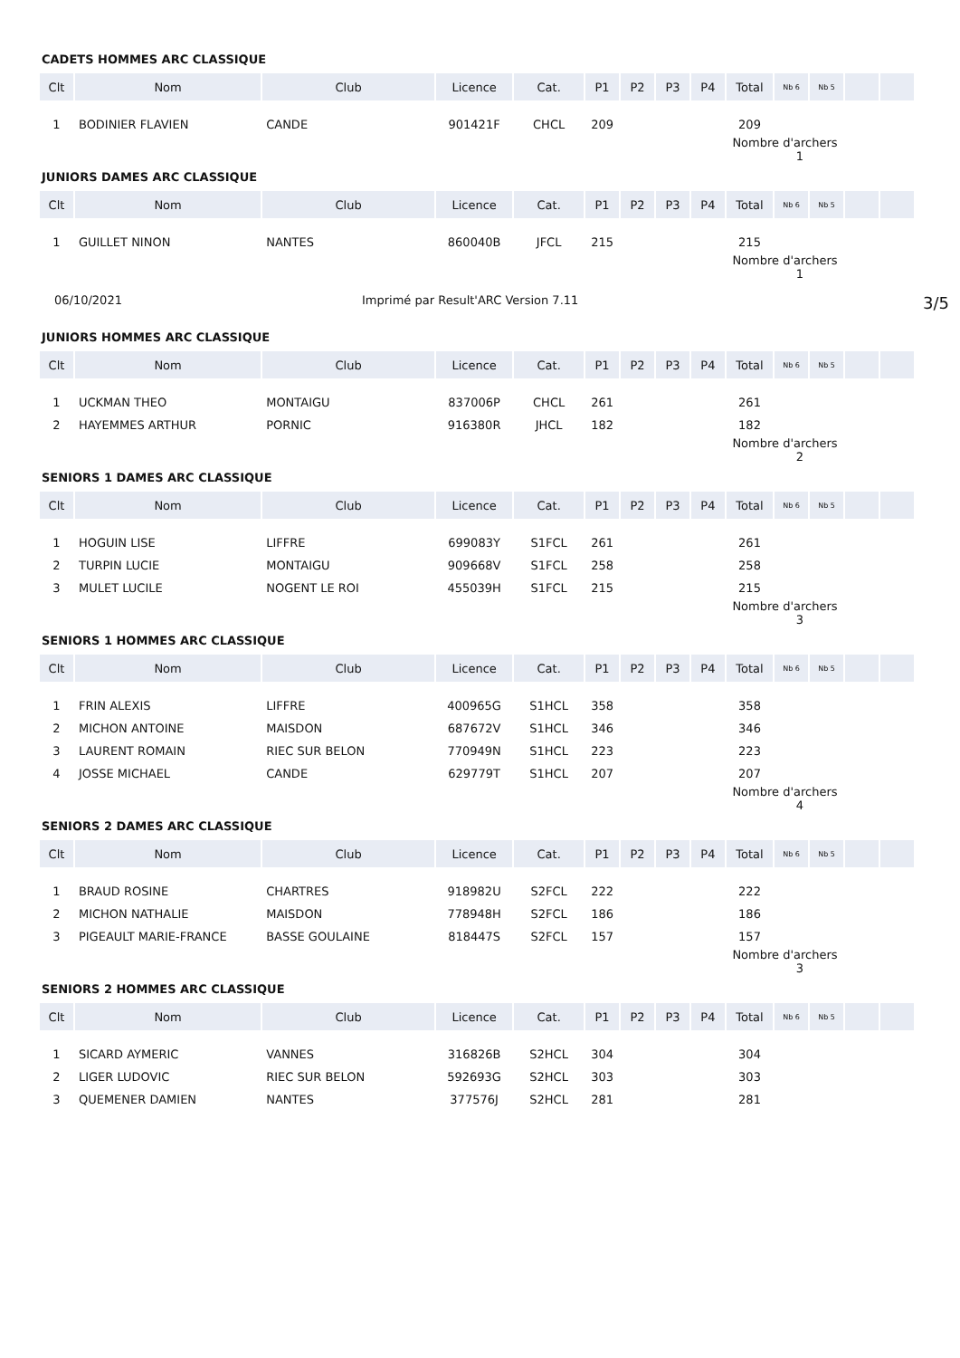CADETS HOMMES ARC CLASSIQUE
| Clt | Nom | Club | Licence | Cat. | P1 | P2 | P3 | P4 | Total | Nb 6 | Nb 5 | | |
| --- | --- | --- | --- | --- | --- | --- | --- | --- | --- | --- | --- | --- | --- |
| 1 | BODINIER FLAVIEN | CANDE | 901421F | CHCL | 209 | | | | 209 | | | | |
| | | | | | | | | | Nombre d'archers 1 | | | | |
JUNIORS DAMES ARC CLASSIQUE
| Clt | Nom | Club | Licence | Cat. | P1 | P2 | P3 | P4 | Total | Nb 6 | Nb 5 | | |
| --- | --- | --- | --- | --- | --- | --- | --- | --- | --- | --- | --- | --- | --- |
| 1 | GUILLET NINON | NANTES | 860040B | JFCL | 215 | | | | 215 | | | | |
| | | | | | | | | | Nombre d'archers 1 | | | | |
06/10/2021 Imprimé par Result'ARC Version 7.11 3/5
JUNIORS HOMMES ARC CLASSIQUE
| Clt | Nom | Club | Licence | Cat. | P1 | P2 | P3 | P4 | Total | Nb 6 | Nb 5 | | |
| --- | --- | --- | --- | --- | --- | --- | --- | --- | --- | --- | --- | --- | --- |
| 1 | UCKMAN THEO | MONTAIGU | 837006P | CHCL | 261 | | | | 261 | | | | |
| 2 | HAYEMMES ARTHUR | PORNIC | 916380R | JHCL | 182 | | | | 182 | | | | |
| | | | | | | | | | Nombre d'archers 2 | | | | |
SENIORS 1 DAMES ARC CLASSIQUE
| Clt | Nom | Club | Licence | Cat. | P1 | P2 | P3 | P4 | Total | Nb 6 | Nb 5 | | |
| --- | --- | --- | --- | --- | --- | --- | --- | --- | --- | --- | --- | --- | --- |
| 1 | HOGUIN LISE | LIFFRE | 699083Y | S1FCL | 261 | | | | 261 | | | | |
| 2 | TURPIN LUCIE | MONTAIGU | 909668V | S1FCL | 258 | | | | 258 | | | | |
| 3 | MULET LUCILE | NOGENT LE ROI | 455039H | S1FCL | 215 | | | | 215 | | | | |
| | | | | | | | | | Nombre d'archers 3 | | | | |
SENIORS 1 HOMMES ARC CLASSIQUE
| Clt | Nom | Club | Licence | Cat. | P1 | P2 | P3 | P4 | Total | Nb 6 | Nb 5 | | |
| --- | --- | --- | --- | --- | --- | --- | --- | --- | --- | --- | --- | --- | --- |
| 1 | FRIN ALEXIS | LIFFRE | 400965G | S1HCL | 358 | | | | 358 | | | | |
| 2 | MICHON ANTOINE | MAISDON | 687672V | S1HCL | 346 | | | | 346 | | | | |
| 3 | LAURENT ROMAIN | RIEC SUR BELON | 770949N | S1HCL | 223 | | | | 223 | | | | |
| 4 | JOSSE MICHAEL | CANDE | 629779T | S1HCL | 207 | | | | 207 | | | | |
| | | | | | | | | | Nombre d'archers 4 | | | | |
SENIORS 2 DAMES ARC CLASSIQUE
| Clt | Nom | Club | Licence | Cat. | P1 | P2 | P3 | P4 | Total | Nb 6 | Nb 5 | | |
| --- | --- | --- | --- | --- | --- | --- | --- | --- | --- | --- | --- | --- | --- |
| 1 | BRAUD ROSINE | CHARTRES | 918982U | S2FCL | 222 | | | | 222 | | | | |
| 2 | MICHON NATHALIE | MAISDON | 778948H | S2FCL | 186 | | | | 186 | | | | |
| 3 | PIGEAULT MARIE-FRANCE | BASSE GOULAINE | 818447S | S2FCL | 157 | | | | 157 | | | | |
| | | | | | | | | | Nombre d'archers 3 | | | | |
SENIORS 2 HOMMES ARC CLASSIQUE
| Clt | Nom | Club | Licence | Cat. | P1 | P2 | P3 | P4 | Total | Nb 6 | Nb 5 | | |
| --- | --- | --- | --- | --- | --- | --- | --- | --- | --- | --- | --- | --- | --- |
| 1 | SICARD AYMERIC | VANNES | 316826B | S2HCL | 304 | | | | 304 | | | | |
| 2 | LIGER LUDOVIC | RIEC SUR BELON | 592693G | S2HCL | 303 | | | | 303 | | | | |
| 3 | QUEMENER DAMIEN | NANTES | 377576J | S2HCL | 281 | | | | 281 | | | | |